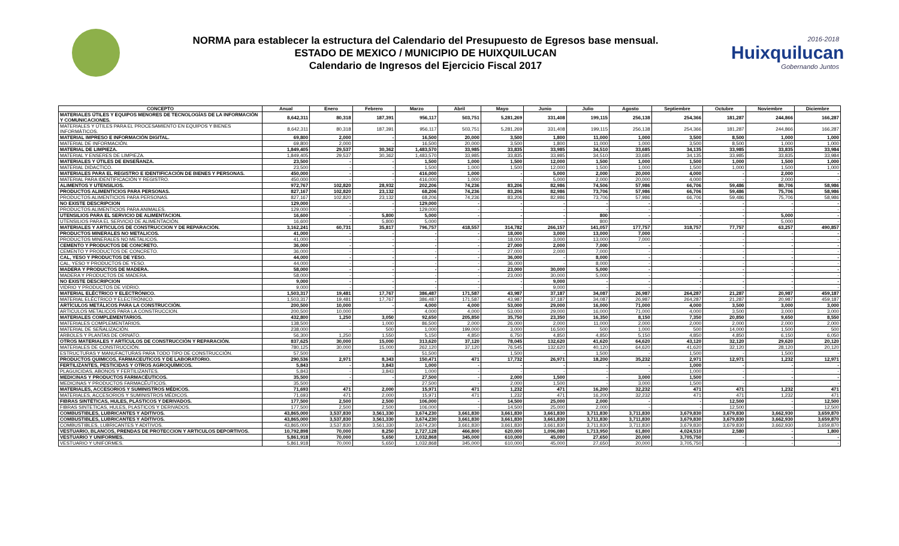NORMA para establecer la estructura del Calendario del Presupuesto de Egresos base mensual.
ESTADO DE MEXICO / MUNICIPIO DE HUIXQUILUCAN
Calendario de Ingresos del Ejercicio Fiscal 2017
2016-2018
Huixquilucan
Gobernando Juntos
| CONCEPTO | Anual | Enero | Febrero | Marzo | Abril | Mayo | Junio | Julio | Agosto | Septiembre | Octubre | Noviembre | Diciembre |
| --- | --- | --- | --- | --- | --- | --- | --- | --- | --- | --- | --- | --- | --- |
| MATERIALES ÚTILES Y EQUIPOS MENORES DE TECNOLOGÍAS DE LA INFORMACIÓN Y COMUNICACIONES. | 8,642,311 | 80,318 | 187,391 | 956,117 | 503,751 | 5,281,269 | 331,408 | 199,115 | 256,138 | 254,366 | 181,287 | 244,866 | 166,287 |
| MATERIALES Y ÚTILES PARA EL PROCESAMIENTO EN EQUIPOS Y BIENES INFORMÁTICOS. | 8,642,311 | 80,318 | 187,391 | 956,117 | 503,751 | 5,281,269 | 331,408 | 199,115 | 256,138 | 254,366 | 181,287 | 244,866 | 166,287 |
| MATERIAL IMPRESO E INFORMACIÓN DIGITAL. | 69,800 | 2,000 | - | 16,500 | 20,000 | 3,500 | 1,800 | 11,000 | 1,000 | 3,500 | 8,500 | 1,000 | 1,000 |
| MATERIAL DE INFORMACIÓN. | 69,800 | 2,000 | - | 16,500 | 20,000 | 3,500 | 1,800 | 11,000 | 1,000 | 3,500 | 8,500 | 1,000 | 1,000 |
| MATERIAL DE LIMPIEZA. | 1,849,405 | 29,537 | 30,362 | 1,483,570 | 33,985 | 33,835 | 33,985 | 34,510 | 33,685 | 34,135 | 33,985 | 33,835 | 33,984 |
| MATERIAL Y ENSERES DE LIMPIEZA. | 1,849,405 | 29,537 | 30,362 | 1,483,570 | 33,985 | 33,835 | 33,985 | 34,510 | 33,685 | 34,135 | 33,985 | 33,835 | 33,984 |
| MATERIALES Y ÚTILES DE ENSEÑANZA. | 23,500 | - | - | 1,500 | 1,000 | 1,500 | 12,000 | 1,500 | 1,000 | 1,500 | 1,000 | 1,500 | 1,000 |
| MATERIAL DIDACTICO. | 23,500 | - | - | 1,500 | 1,000 | 1,500 | 12,000 | 1,500 | 1,000 | 1,500 | 1,000 | 1,500 | 1,000 |
| MATERIALES PARA EL REGISTRO E IDENTIFICACIÓN DE BIENES Y PERSONAS. | 450,000 | - | - | 416,000 | 1,000 | - | 5,000 | 2,000 | 20,000 | 4,000 | - | 2,000 | - |
| MATERIAL PARA IDENTIFICACIÓN Y REGISTRO. | 450,000 | - | - | 416,000 | 1,000 | - | 5,000 | 2,000 | 20,000 | 4,000 | - | 2,000 | - |
| ALIMENTOS Y UTENSILIOS. | 972,767 | 102,820 | 28,932 | 202,206 | 74,236 | 83,206 | 82,986 | 74,506 | 57,986 | 66,706 | 59,486 | 80,706 | 58,986 |
| PRODUCTOS ALIMENTICIOS PARA PERSONAS. | 827,167 | 102,820 | 23,132 | 68,206 | 74,236 | 83,206 | 82,986 | 73,706 | 57,986 | 66,706 | 59,486 | 75,706 | 58,986 |
| PRODUCTOS ALIMENTICIOS PARA PERSONAS. | 827,167 | 102,820 | 23,132 | 68,206 | 74,236 | 83,206 | 82,986 | 73,706 | 57,986 | 66,706 | 59,486 | 75,706 | 58,986 |
| NO EXISTE DESCRIPCION | 129,000 | - | - | 129,000 | - | - | - | - | - | - | - | - | - |
| PRODUCTOS ALIMENTICIOS PARA ANIMALES. | 129,000 | - | - | 129,000 | - | - | - | - | - | - | - | - | - |
| UTENSILIOS PARA EL SERVICIO DE ALIMENTACION. | 16,600 | - | 5,800 | 5,000 | - | - | - | 800 | - | - | - | 5,000 | - |
| UTENSILIOS PARA EL SERVICIO DE ALIMENTACIÓN. | 16,600 | - | 5,800 | 5,000 | - | - | - | 800 | - | - | - | 5,000 | - |
| MATERIALES Y ARTICULOS DE CONSTRUCCION Y DE REPARACIÓN. | 3,162,241 | 60,731 | 35,817 | 796,757 | 418,557 | 314,782 | 266,157 | 141,057 | 177,757 | 318,757 | 77,757 | 63,257 | 490,857 |
| PRODUCTOS MINERALES NO METALICOS. | 41,000 | - | - | - | - | 18,000 | 3,000 | 13,000 | 7,000 | - | - | - | - |
| PRODUCTOS MINERALES NO METALICOS. | 41,000 | - | - | - | - | 18,000 | 3,000 | 13,000 | 7,000 | - | - | - | - |
| CEMENTO Y PRODUCTOS DE CONCRETO. | 36,000 | - | - | - | - | 27,000 | 2,000 | 7,000 | - | - | - | - | - |
| CEMENTO Y PRODUCTOS DE CONCRETO. | 36,000 | - | - | - | - | 27,000 | 2,000 | 7,000 | - | - | - | - | - |
| CAL, YESO Y PRODUCTOS DE YESO. | 44,000 | - | - | - | - | 36,000 | - | 8,000 | - | - | - | - | - |
| CAL, YESO Y PRODUCTOS DE YESO. | 44,000 | - | - | - | - | 36,000 | - | 8,000 | - | - | - | - | - |
| MADERA Y PRODUCTOS DE MADERA. | 58,000 | - | - | - | - | 23,000 | 30,000 | 5,000 | - | - | - | - | - |
| MADERA Y PRODUCTOS DE MADERA. | 58,000 | - | - | - | - | 23,000 | 30,000 | 5,000 | - | - | - | - | - |
| NO EXISTE DESCRIPCION | 9,000 | - | - | - | - | - | 9,000 | - | - | - | - | - | - |
| VIDRIO Y PRODUCTOS DE VIDRIO. | 9,000 | - | - | - | - | - | 9,000 | - | - | - | - | - | - |
| MATERIAL ELÉCTRICO Y ELECTRÓNICO. | 1,503,317 | 19,481 | 17,767 | 386,487 | 171,587 | 43,987 | 37,187 | 34,087 | 26,987 | 264,287 | 21,287 | 20,987 | 459,187 |
| MATERIAL ELÉCTRICO Y ELECTRÓNICO. | 1,503,317 | 19,481 | 17,767 | 386,487 | 171,587 | 43,987 | 37,187 | 34,087 | 26,987 | 264,287 | 21,287 | 20,987 | 459,187 |
| ARTÍCULOS METÁLICOS PARA LA CONSTRUCCIÓN. | 200,500 | 10,000 | - | 4,000 | 4,000 | 53,000 | 29,000 | 16,000 | 71,000 | 4,000 | 3,500 | 3,000 | 3,000 |
| ARTICULOS METALICOS PARA LA CONSTRUCCION. | 200,500 | 10,000 | - | 4,000 | 4,000 | 53,000 | 29,000 | 16,000 | 71,000 | 4,000 | 3,500 | 3,000 | 3,000 |
| MATERIALES COMPLEMENTARIOS. | 432,800 | 1,250 | 3,050 | 92,650 | 205,850 | 35,750 | 23,350 | 16,350 | 8,150 | 7,350 | 20,850 | 9,650 | 8,550 |
| MATERIALES COMPLEMENTARIOS. | 138,500 | - | 1,000 | 86,500 | 2,000 | 26,000 | 2,000 | 11,000 | 2,000 | 2,000 | 2,000 | 2,000 | 2,000 |
| MATERIAL DE SEÑALIZACIÓN. | 238,000 | - | 500 | 1,000 | 199,000 | 3,000 | 16,500 | 500 | 1,000 | 500 | 14,000 | 1,500 | 500 |
| ARBOLES Y PLANTAS DE ORNATO. | 56,300 | 1,250 | 1,550 | 5,150 | 4,850 | 6,750 | 4,850 | 4,850 | 5,150 | 4,850 | 4,850 | 6,150 | 6,050 |
| OTROS MATERIALES Y ARTÍCULOS DE CONSTRUCCIÓN Y REPARACIÓN. | 837,625 | 30,000 | 15,000 | 313,620 | 37,120 | 78,045 | 132,620 | 41,620 | 64,620 | 43,120 | 32,120 | 29,620 | 20,120 |
| MATERIALES DE CONSTRUCCIÓN. | 780,125 | 30,000 | 15,000 | 262,120 | 37,120 | 76,545 | 132,620 | 40,120 | 64,620 | 41,620 | 32,120 | 28,120 | 20,120 |
| ESTRUCTURAS Y MANUFACTURAS PARA TODO TIPO DE CONSTRUCCIÓN. | 57,500 | - | - | 51,500 | - | 1,500 | - | 1,500 | - | 1,500 | - | 1,500 | - |
| PRODUCTOS QUIMICOS, FARMACEUTICOS Y DE LABORATORIO. | 290,536 | 2,971 | 8,343 | 150,471 | 471 | 17,732 | 26,971 | 18,200 | 35,232 | 2,971 | 12,971 | 1,232 | 12,971 |
| FERTILIZANTES, PESTICIDAS Y OTROS AGROQUÍMICOS. | 5,843 | - | 3,843 | 1,000 | - | - | - | - | - | 1,000 | - | - | - |
| PLAGUICIDAS, ABONOS Y FERTILIZANTES. | 5,843 | - | 3,843 | 1,000 | - | - | - | - | - | 1,000 | - | - | - |
| MEDICINAS Y PRODUCTOS FARMACÉUTICOS. | 35,500 | - | - | 27,500 | - | 2,000 | 1,500 | - | 3,000 | 1,500 | - | - | - |
| MEDICINAS Y PRODUCTOS FARMACÉUTICOS. | 35,500 | - | - | 27,500 | - | 2,000 | 1,500 | - | 3,000 | 1,500 | - | - | - |
| MATERIALES, ACCESORIOS Y SUMINISTROS MÉDICOS. | 71,693 | 471 | 2,000 | 15,971 | 471 | 1,232 | 471 | 16,200 | 32,232 | 471 | 471 | 1,232 | 471 |
| MATERIALES, ACCESORIOS Y SUMINISTROS MÉDICOS. | 71,693 | 471 | 2,000 | 15,971 | 471 | 1,232 | 471 | 16,200 | 32,232 | 471 | 471 | 1,232 | 471 |
| FIBRAS SINTÉTICAS, HULES, PLÁSTICOS Y DERIVADOS. | 177,500 | 2,500 | 2,500 | 106,000 | - | 14,500 | 25,000 | 2,000 | - | - | 12,500 | - | 12,500 |
| FIBRAS SINTETICAS, HULES, PLASTICOS Y DERIVADOS. | 177,500 | 2,500 | 2,500 | 106,000 | - | 14,500 | 25,000 | 2,000 | - | - | 12,500 | - | 12,500 |
| COMBUSTIBLES, LUBRICANTES Y ADITIVOS. | 43,865,000 | 3,537,830 | 3,561,330 | 3,674,230 | 3,661,830 | 3,661,830 | 3,661,830 | 3,711,830 | 3,711,830 | 3,679,830 | 3,679,830 | 3,662,930 | 3,659,870 |
| COMBUSTIBLES, LUBRICANTES Y ADITIVOS. | 43,865,000 | 3,537,830 | 3,561,330 | 3,674,230 | 3,661,830 | 3,661,830 | 3,661,830 | 3,711,830 | 3,711,830 | 3,679,830 | 3,679,830 | 3,662,930 | 3,659,870 |
| COMBUSTIBLES, LUBRICANTES Y ADITIVOS. | 43,865,000 | 3,537,830 | 3,561,330 | 3,674,230 | 3,661,830 | 3,661,830 | 3,661,830 | 3,711,830 | 3,711,830 | 3,679,830 | 3,679,830 | 3,662,930 | 3,659,870 |
| VESTUARIO, BLANCOS, PRENDAS DE PROTECCION Y ARTICULOS DEPORTIVOS. | 10,792,898 | 70,000 | 8,250 | 2,727,128 | 466,800 | 620,000 | 1,096,080 | 1,713,950 | 61,800 | 4,024,510 | 2,580 | - | 1,800 |
| VESTUARIO Y UNIFORMES. | 5,861,918 | 70,000 | 5,650 | 1,032,868 | 345,000 | 610,000 | 45,000 | 27,650 | 20,000 | 3,705,750 | - | - | - |
| VESTUARIO Y UNIFORMES. | 5,861,918 | 70,000 | 5,650 | 1,032,868 | 345,000 | 610,000 | 45,000 | 27,650 | 20,000 | 3,705,750 | - | - | - |